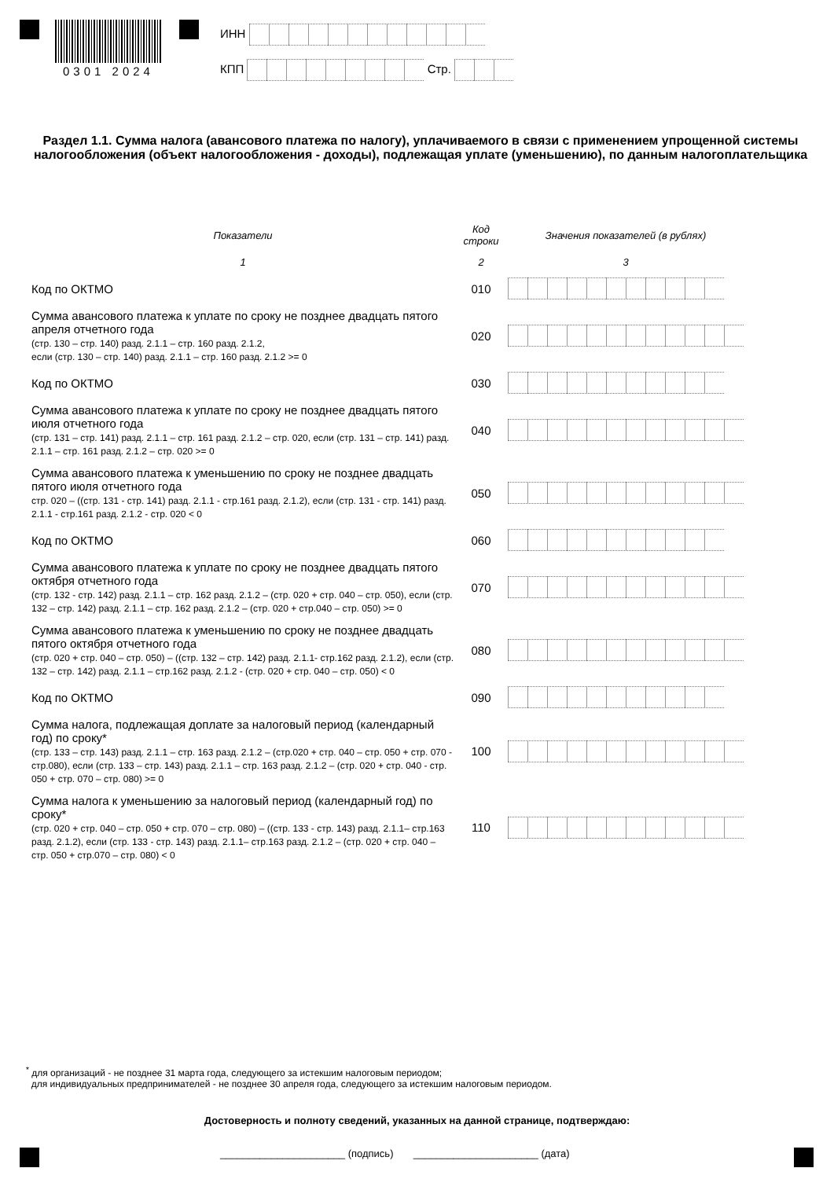0301 2024
ИНН
КПП Стр.
Раздел 1.1. Сумма налога (авансового платежа по налогу), уплачиваемого в связи с применением упрощенной системы налогообложения (объект налогообложения - доходы), подлежащая уплате (уменьшению), по данным налогоплательщика
| Показатели | Код строки | Значения показателей (в рублях) |
| --- | --- | --- |
| 1 | 2 | 3 |
| Код по ОКТМО | 010 | |
| Сумма авансового платежа к уплате по сроку не позднее двадцать пятого апреля отчетного года (стр. 130 – стр. 140) разд. 2.1.1 – стр. 160 разд. 2.1.2, если (стр. 130 – стр. 140) разд. 2.1.1 – стр. 160 разд. 2.1.2 >= 0 | 020 | |
| Код по ОКТМО | 030 | |
| Сумма авансового платежа к уплате по сроку не позднее двадцать пятого июля отчетного года (стр. 131 – стр. 141) разд. 2.1.1 – стр. 161 разд. 2.1.2 – стр. 020, если (стр. 131 – стр. 141) разд. 2.1.1 – стр. 161 разд. 2.1.2 – стр. 020 >= 0 | 040 | |
| Сумма авансового платежа к уменьшению по сроку не позднее двадцать пятого июля отчетного года стр. 020 – ((стр. 131 - стр. 141) разд. 2.1.1 - стр.161 разд. 2.1.2), если (стр. 131 - стр. 141) разд. 2.1.1 - стр.161 разд. 2.1.2 - стр. 020 < 0 | 050 | |
| Код по ОКТМО | 060 | |
| Сумма авансового платежа к уплате по сроку не позднее двадцать пятого октября отчетного года (стр. 132 - стр. 142) разд. 2.1.1 – стр. 162 разд. 2.1.2 – (стр. 020 + стр. 040 – стр. 050), если (стр. 132 – стр. 142) разд. 2.1.1 – стр. 162 разд. 2.1.2 – (стр. 020 + стр.040 – стр. 050) >= 0 | 070 | |
| Сумма авансового платежа к уменьшению по сроку не позднее двадцать пятого октября отчетного года (стр. 020 + стр. 040 – стр. 050) – ((стр. 132 – стр. 142) разд. 2.1.1- стр.162 разд. 2.1.2), если (стр. 132 – стр. 142) разд. 2.1.1 – стр.162 разд. 2.1.2 - (стр. 020 + стр. 040 – стр. 050) < 0 | 080 | |
| Код по ОКТМО | 090 | |
| Сумма налога, подлежащая доплате за налоговый период (календарный год) по сроку* (стр. 133 – стр. 143) разд. 2.1.1 – стр. 163 разд. 2.1.2 – (стр.020 + стр. 040 – стр. 050 + стр. 070 - стр.080), если (стр. 133 – стр. 143) разд. 2.1.1 – стр. 163 разд. 2.1.2 – (стр. 020 + стр. 040 - стр. 050 + стр. 070 – стр. 080) >= 0 | 100 | |
| Сумма налога к уменьшению за налоговый период (календарный год) по сроку* (стр. 020 + стр. 040 – стр. 050 + стр. 070 – стр. 080) – ((стр. 133 - стр. 143) разд. 2.1.1– стр.163 разд. 2.1.2), если (стр. 133 - стр. 143) разд. 2.1.1– стр.163 разд. 2.1.2 – (стр. 020 + стр. 040 – стр. 050 + стр.070 – стр. 080) < 0 | 110 | |
<sup>*</sup> для организаций - не позднее 31 марта года, следующего за истекшим налоговым периодом;
для индивидуальных предпринимателей - не позднее 30 апреля года, следующего за истекшим налоговым периодом.
Достоверность и полноту сведений, указанных на данной странице, подтверждаю:
______________________ (подпись) ______________________ (дата)